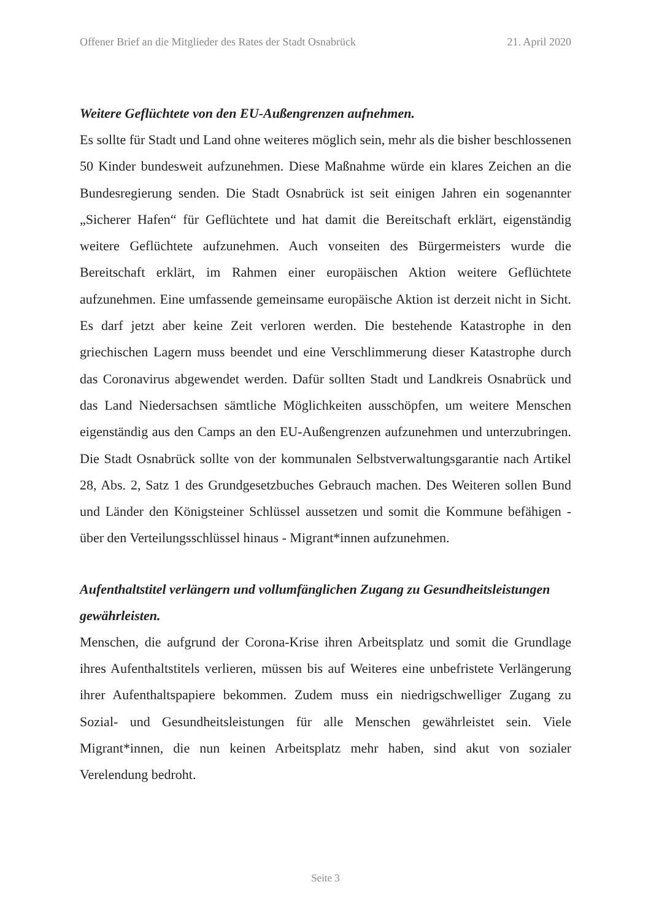Offener Brief an die Mitglieder des Rates der Stadt Osnabrück 21. April 2020
Weitere Geflüchtete von den EU-Außengrenzen aufnehmen.
Es sollte für Stadt und Land ohne weiteres möglich sein, mehr als die bisher beschlossenen 50 Kinder bundesweit aufzunehmen. Diese Maßnahme würde ein klares Zeichen an die Bundesregierung senden. Die Stadt Osnabrück ist seit einigen Jahren ein sogenannter „Sicherer Hafen“ für Geflüchtete und hat damit die Bereitschaft erklärt, eigenständig weitere Geflüchtete aufzunehmen. Auch vonseiten des Bürgermeisters wurde die Bereitschaft erklärt, im Rahmen einer europäischen Aktion weitere Geflüchtete aufzunehmen. Eine umfassende gemeinsame europäische Aktion ist derzeit nicht in Sicht. Es darf jetzt aber keine Zeit verloren werden. Die bestehende Katastrophe in den griechischen Lagern muss beendet und eine Verschlimmerung dieser Katastrophe durch das Coronavirus abgewendet werden. Dafür sollten Stadt und Landkreis Osnabrück und das Land Niedersachsen sämtliche Möglichkeiten ausschöpfen, um weitere Menschen eigenständig aus den Camps an den EU-Außengrenzen aufzunehmen und unterzubringen. Die Stadt Osnabrück sollte von der kommunalen Selbstverwaltungsgarantie nach Artikel 28, Abs. 2, Satz 1 des Grundgesetzbuches Gebrauch machen. Des Weiteren sollen Bund und Länder den Königsteiner Schlüssel aussetzen und somit die Kommune befähigen - über den Verteilungsschlüssel hinaus - Migrant*innen aufzunehmen.
Aufenthaltstitel verlängern und vollumfänglichen Zugang zu Gesundheitsleistungen gewährleisten.
Menschen, die aufgrund der Corona-Krise ihren Arbeitsplatz und somit die Grundlage ihres Aufenthaltstitels verlieren, müssen bis auf Weiteres eine unbefristete Verlängerung ihrer Aufenthaltspapiere bekommen. Zudem muss ein niedrigschwelliger Zugang zu Sozial- und Gesundheitsleistungen für alle Menschen gewährleistet sein. Viele Migrant*innen, die nun keinen Arbeitsplatz mehr haben, sind akut von sozialer Verelendung bedroht.
Seite 3